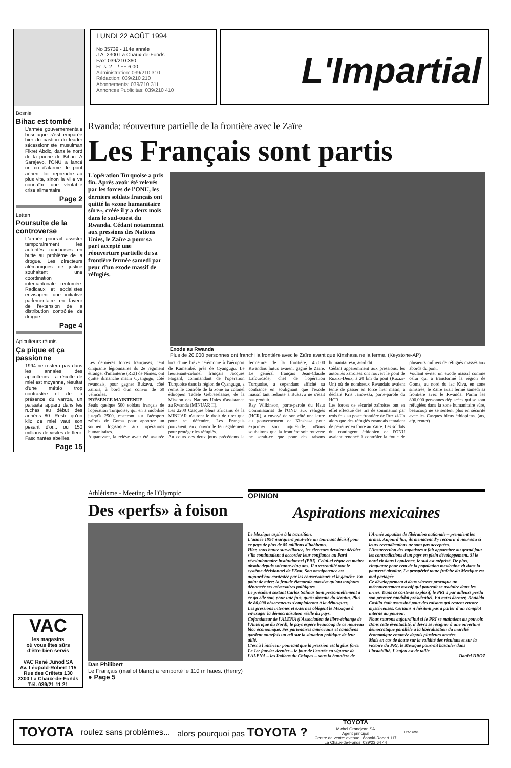Bosnie
Bihac est tombé
L'armée gouvernementale bosniaque s'est emparée hier du bastion du leader sécessionniste musulman Fikret Abdic, dans le nord de la poche de Bihac. A Sarajevo, l'ONU a lancé un cri d'alarme: le pont aérien doit reprendre au plus vite, sinon la ville va connaître une véritable crise alimentaire.
Page 2
Letten
Poursuite de la controverse
L'armée pourrait assister temporairement les autorités zurichoises en butte au problème de la drogue. Les directeurs alémaniques de justice souhaitent une coordination intercantonale renforcée. Radicaux et socialistes envisagent une initiative parlementaire en faveur de l'extension de la distribution contrôlée de drogue.
Page 4
Apiculteurs réunis
Ça pique et ça passionne
1994 ne restera pas dans les annales des apiculteurs. La récolte de miel est moyenne, résultat d'une météo trop contrastée et de la présence du varroa, un parasite apparu dans les ruches au début des années 80. Reste qu'un kilo de miel vaut son pesant d'or... ou 150 millions de visites de fleur. Fascinantes abeilles.
Page 15
LUNDI 22 AOÛT 1994
No 35739 - 114e année
J.A. 2300 La Chaux-de-Fonds
Fax: 039/210 360
Fr. s. 2.– / FF 6,00
Administration: 039/210 310
Rédaction: 039/210 210
Abonnements: 039/210 311
Annonces Publicitas: 039/210 410
L'Impartial
Rwanda: réouverture partielle de la frontière avec le Zaïre
Les Français sont partis
L'opération Turquoise a pris fin. Après avoir été relevés par les forces de l'ONU, les derniers soldats français ont quitté la «zone humanitaire sûre», créée il y a deux mois dans le sud-ouest du Rwanda. Cédant notamment aux pressions des Nations Unies, le Zaïre a pour sa part accepté une réouverture partielle de sa frontière fermée samedi par peur d'un exode massif de réfugiés.
Exode au Rwanda
Plus de 20.000 personnes ont franchi la frontière avec le Zaïre avant que Kinshasa ne la ferme. (Keystone-AP)
Les dernières forces françaises, cent cinquante légionnaires du 2e régiment étranger d'infanterie (REI) de Nîmes, ont quitté dimanche matin Cyangugu, côté rwandais, pour gagner Bukavu, côté zaïrois, à bord d'un convoi de 60 véhicules.
PRÉSENCE MAINTENUE
Seuls quelque 500 soldats français de l'opération Turquoise, qui en a mobilisé jusqu'à 2500, resteront sur l'aéroport zaïrois de Goma pour apporter un soutien logistique aux opérations humanitaires.
Auparavant, la relève avait été assurée lors d'une brève cérémonie à l'aéroport de Kamembé, près de Cyangugu. Le lieutenant-colonel français Jacques Hogard, commandant de l'opération Turquoise dans la région de Cyangugu, a remis le contrôle de la zone au colonel éthiopien Tadele Gebreselassie, de la Mission des Nations Unies d'assistance au Rwanda (MINUAR II).
Les 2200 Casques bleus africains de la MINUAR n'auront le droit de tirer que pour se défendre. Les Français pouvaient, eux, ouvrir le feu également pour protéger les réfugiés.
Au cours des deux jours précédents la fermeture de la frontière, 45.000 Rwandais hutus avaient gagné le Zaïre. Le général français Jean-Claude Lafourcade, chef de l'opération Turquoise, a cependant affiché sa confiance en soulignant que l'exode massif tant redouté à Bukavu ne s'était pas produit.
Ray Wilkinson, porte-parole du Haut Commissariat de l'ONU aux réfugiés (HCR), a envoyé de son côté une lettre au gouvernement de Kinshasa pour exprimer son inquiétude. «Nous souhaitons que la frontière soit rouverte ne serait-ce que pour des raisons humanitaires», a-t-il dit.
Cédant apparemment aux pressions, les autorités zaïroises ont rouvert le pont de Ruzizi-Deux, à 20 km du pont (Ruzizi-Un) où de nombreux Rwandais avaient tenté de passer en force hier matin, a déclaré Kris Janowski, porte-parole du HCR.
Les forces de sécurité zaïroises ont en effet effectué des tirs de sommation par trois fois au poste frontière de Ruzizi-Un alors que des réfugiés rwandais tentaient de pénétrer en force au Zaïre. Les soldats du contingent éthiopien de l'ONU avaient renoncé à contrôler la foule de plusieurs milliers de réfugiés massés aux abords du pont.
Voulant éviter un exode massif comme celui qui a transformé la région de Goma, au nord du lac Kivu, en zone sinistrée, le Zaïre avait fermé samedi sa frontière avec le Rwanda. Parmi les 800.000 personnes déplacées qui se sont réfugiées dans la zone humanitaire sûre, beaucoup ne se sentent plus en sécurité avec les Casques bleus éthiopiens. (ats, afp, reuter)
Athlétisme - Meeting de l'Olympic
Des «perfs» à foison
Dan Philibert
Le Français (maillot blanc) a remporté le 110 m haies. (Henry)
● Page 5
OPINION
Aspirations mexicaines
Le Mexique aspire à la transition.
L'année 1994 marquera peut-être un tournant décisif pour ce pays de plus de 85 millions d'habitants.
Hier, sous haute surveillance, les électeurs devaient décider s'ils continuaient à accorder leur confiance au Parti révolutionnaire institutionnel (PRI). Celui-ci règne en maître absolu depuis soixante-cinq ans. Il a verrouillé tout le système décisionnel de l'Etat. Son omnipotence est aujourd'hui contestée par les conservateurs et la gauche. En point de mire: la fraude électorale massive qu'ont toujours dénoncée ses adversaires politiques.
Le président sortant Carlos Salinas tient personnellement à ce qu'elle soit, pour une fois, quasi absente du scrutin. Plus de 80.000 observateurs s'emploieront à la débusquer.
Les pressions internes et externes obligent le Mexique à envisager la démocratisation réelle du pays.
Cofondateur de l'ALENA (l'Association de libre-échange de l'Amérique du Nord), le pays espère beaucoup de ce nouveau bloc économique. Ses partenaires américains et canadiens gardent toutefois un œil sur la situation politique de leur allié.
C'est à l'intérieur pourtant que la pression est la plus forte. Le 1er janvier dernier – le jour de l'entrée en vigueur de l'ALENA – les Indiens du Chiapas – sous la bannière de l'Armée zapatiste de libération nationale – prenaient les armes. Aujourd'hui, ils menacent d'y recourir à nouveau si leurs revendications ne sont pas acceptées.
L'insurrection des zapatistes a fait apparaître au grand jour les contradictions d'un pays en plein développement. Si le nord vit dans l'opulence, le sud est méprisé. De plus, cinquante pour cent de la population mexicaine vit dans la pauvreté absolue. La prospérité toute fraîche du Mexique est mal partagée.
Ce développement à deux vitesses provoque un mécontentement massif qui pourrait se traduire dans les urnes. Dans ce contexte explosif, le PRI a par ailleurs perdu son premier candidat présidentiel. En mars dernier, Donaldo Cosillo était assassiné pour des raisons qui restent encore mystérieuses. Certains n'hésitent pas à parler d'un complot interne au pouvoir.
Nous saurons aujourd'hui si le PRI se maintient au pouvoir. Dans cette éventualité, il devra se résigner à une ouverture démocratique parallèle à la libéralisation du marché économique entamée depuis plusieurs années.
Mais en cas de doute sur la validité des résultats et sur la victoire du PRI, le Mexique pourrait basculer dans l'instabilité. L'enjeu est de taille.
Daniel DROZ
VAC
les magasins
où vous êtes sûrs
d'être bien servis
VAC René Junod SA
Av. Léopold-Robert 115
Rue des Crêtets 130
2300 La Chaux-de-Fonds
Tél. 039/21 11 21
TOYOTA roulez sans problèmes... alors pourquoi pas TOYOTA ? TOYOTA
Michel Grandjean SA
Agent principal
Centre de vente: avenue Léopold-Robert 117
La Chaux-de-Fonds, 039/23 64 44 132-12003